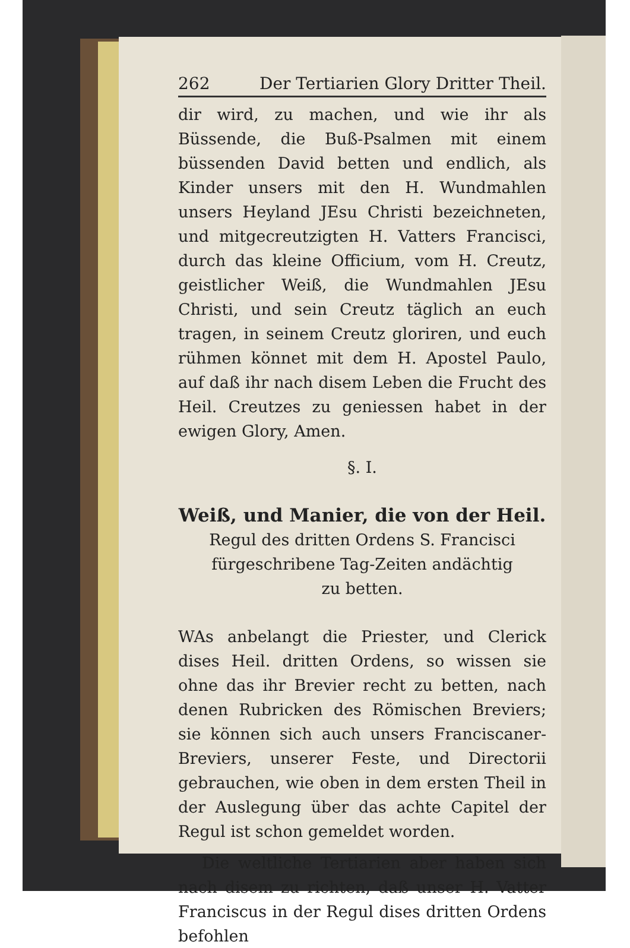262 Der Tertiarien Glory Dritter Theil.
dir wird, zu machen, und wie ihr als Büssende, die Buß-Psalmen mit einem büssenden David betten und endlich, als Kinder unsers mit den H. Wundmahlen unsers Heyland JEsu Christi bezeichneten, und mitgecreutzigten H. Vatters Francisci, durch das kleine Officium, vom H. Creutz, geistlicher Weiß, die Wundmahlen JEsu Christi, und sein Creutz täglich an euch tragen, in seinem Creutz gloriren, und euch rühmen könnet mit dem H. Apostel Paulo, auf daß ihr nach disem Leben die Frucht des Heil. Creutzes zu geniessen habet in der ewigen Glory, Amen.
§. I.
Weiß, und Manier, die von der Heil.
Regul des dritten Ordens S. Francisci fürgeschribene Tag-Zeiten andächtig
zu betten.
WAs anbelangt die Priester, und Clerick dises Heil. dritten Ordens, so wissen sie ohne das ihr Brevier recht zu betten, nach denen Rubricken des Römischen Breviers; sie können sich auch unsers Franciscaner-Breviers, unserer Feste, und Directorii gebrauchen, wie oben in dem ersten Theil in der Auslegung über das achte Capitel der Regul ist schon gemeldet worden.
Die weltliche Tertiarien aber haben sich nach disem zu richten, daß unser H. Vatter Franciscus in der Regul dises dritten Ordens befohlen